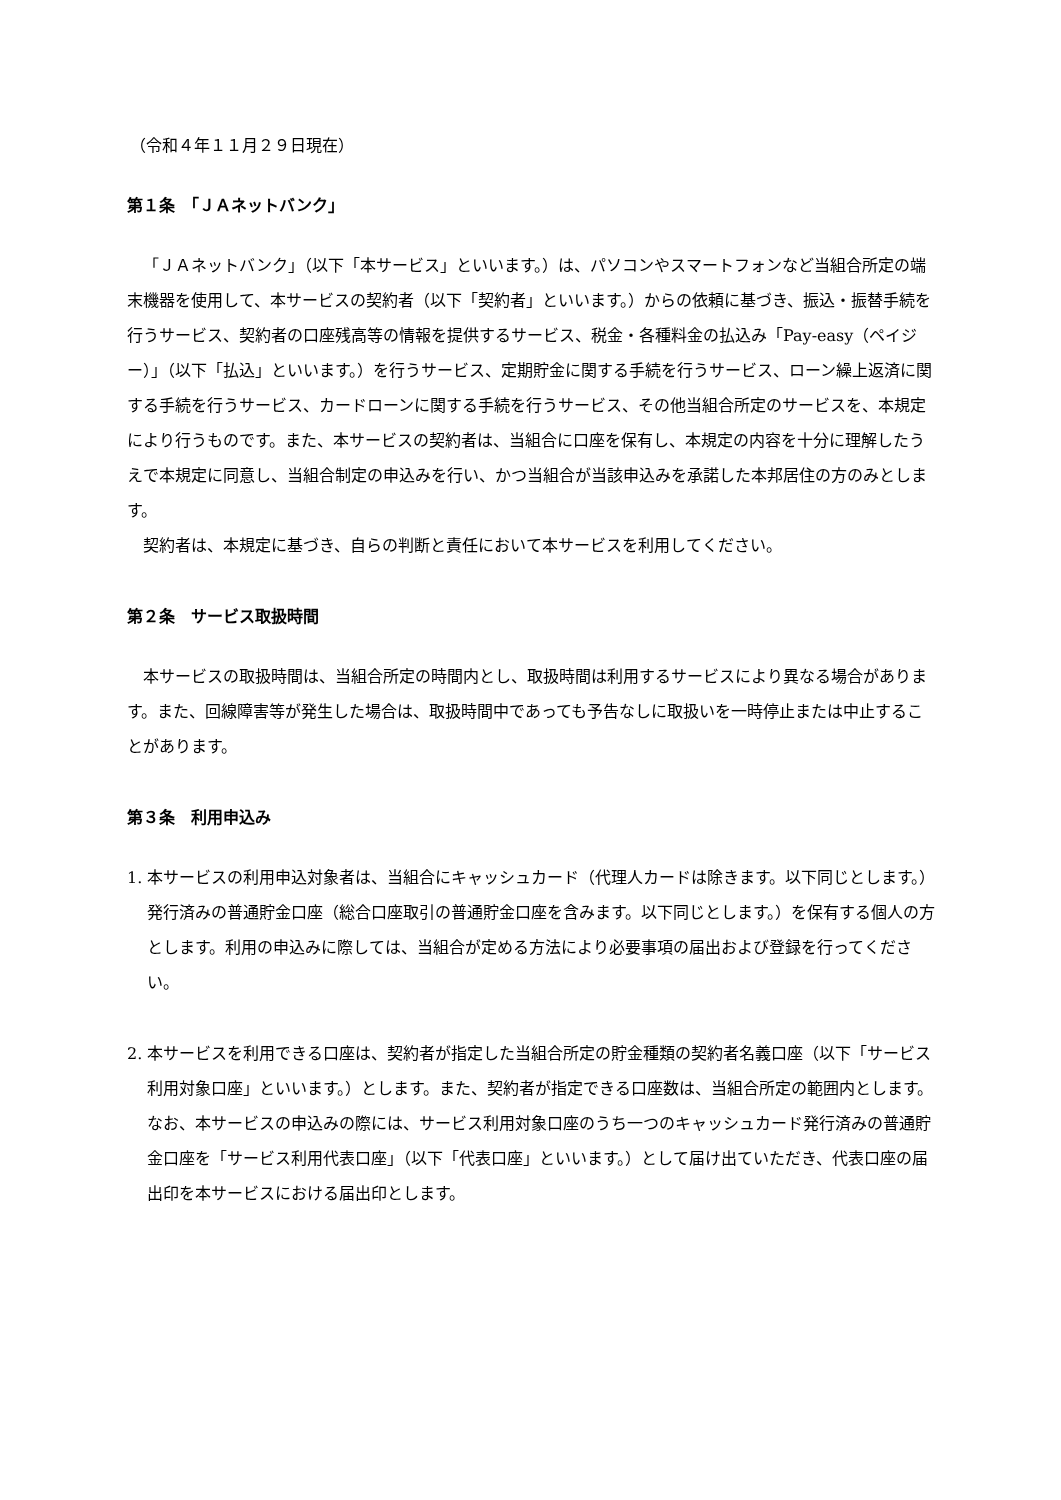（令和４年１１月２９日現在）
第１条　「ＪＡネットバンク」
「ＪＡネットバンク」（以下「本サービス」といいます。）は、パソコンやスマートフォンなど当組合所定の端末機器を使用して、本サービスの契約者（以下「契約者」といいます。）からの依頼に基づき、振込・振替手続を行うサービス、契約者の口座残高等の情報を提供するサービス、税金・各種料金の払込み「Pay-easy（ペイジー）」（以下「払込」といいます。）を行うサービス、定期貯金に関する手続を行うサービス、ローン繰上返済に関する手続を行うサービス、カードローンに関する手続を行うサービス、その他当組合所定のサービスを、本規定により行うものです。また、本サービスの契約者は、当組合に口座を保有し、本規定の内容を十分に理解したうえで本規定に同意し、当組合制定の申込みを行い、かつ当組合が当該申込みを承諾した本邦居住の方のみとします。
契約者は、本規定に基づき、自らの判断と責任において本サービスを利用してください。
第２条　サービス取扱時間
本サービスの取扱時間は、当組合所定の時間内とし、取扱時間は利用するサービスにより異なる場合があります。また、回線障害等が発生した場合は、取扱時間中であっても予告なしに取扱いを一時停止または中止することがあります。
第３条　利用申込み
1. 本サービスの利用申込対象者は、当組合にキャッシュカード（代理人カードは除きます。以下同じとします。）発行済みの普通貯金口座（総合口座取引の普通貯金口座を含みます。以下同じとします。）を保有する個人の方とします。利用の申込みに際しては、当組合が定める方法により必要事項の届出および登録を行ってください。
2. 本サービスを利用できる口座は、契約者が指定した当組合所定の貯金種類の契約者名義口座（以下「サービス利用対象口座」といいます。）とします。また、契約者が指定できる口座数は、当組合所定の範囲内とします。
なお、本サービスの申込みの際には、サービス利用対象口座のうち一つのキャッシュカード発行済みの普通貯金口座を「サービス利用代表口座」（以下「代表口座」といいます。）として届け出ていただき、代表口座の届出印を本サービスにおける届出印とします。